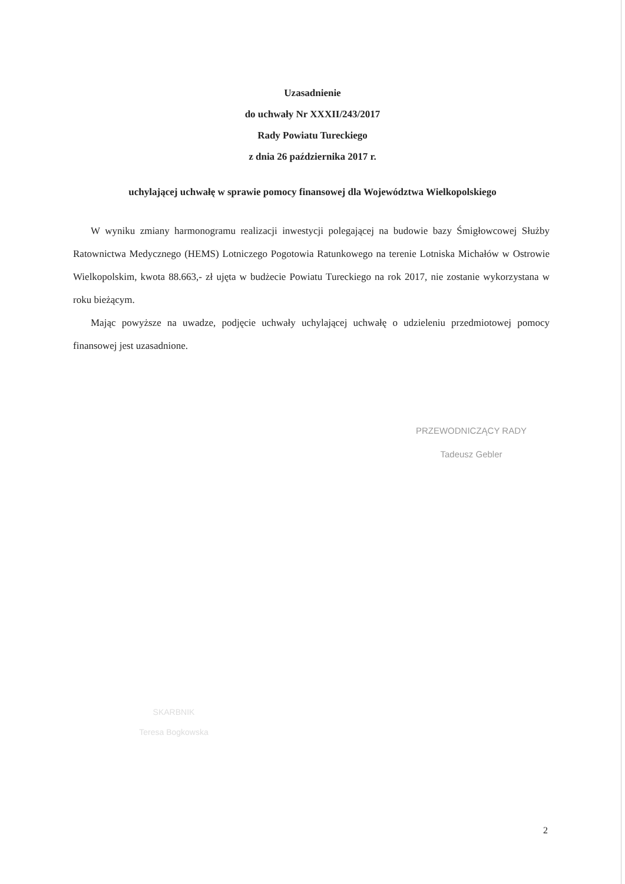Uzasadnienie
do uchwały Nr XXXII/243/2017
Rady Powiatu Tureckiego
z dnia 26 października 2017 r.
uchylającej uchwałę w sprawie pomocy finansowej dla Województwa Wielkopolskiego
W wyniku zmiany harmonogramu realizacji inwestycji polegającej na budowie bazy Śmigłowcowej Służby Ratownictwa Medycznego (HEMS) Lotniczego Pogotowia Ratunkowego na terenie Lotniska Michałów w Ostrowie Wielkopolskim, kwota 88.663,- zł ujęta w budżecie Powiatu Tureckiego na rok 2017, nie zostanie wykorzystana w roku bieżącym.
Mając powyższe na uwadze, podjęcie uchwały uchylającej uchwałę o udzieleniu przedmiotowej pomocy finansowej jest uzasadnione.
PRZEWODNICZĄCY RADY
Tadeusz Gebler
SKARBNIK
Teresa Bogkowska
2